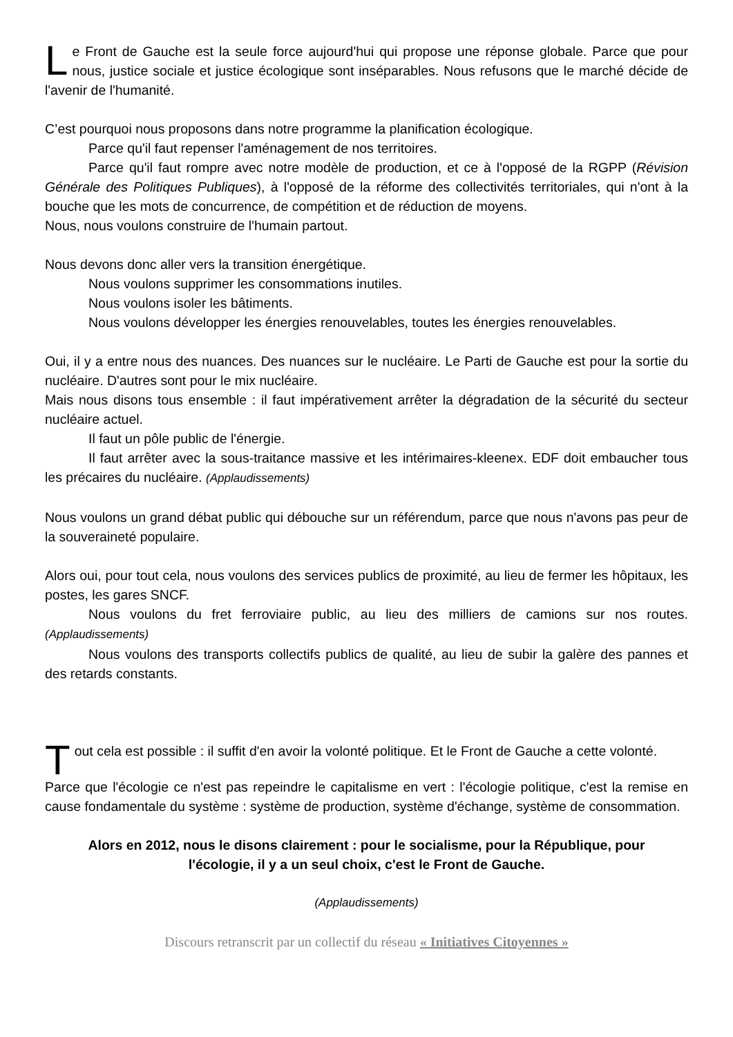Le Front de Gauche est la seule force aujourd'hui qui propose une réponse globale. Parce que pour nous, justice sociale et justice écologique sont inséparables. Nous refusons que le marché décide de l'avenir de l'humanité.
C’est pourquoi nous proposons dans notre programme la planification écologique.
Parce qu'il faut repenser l'aménagement de nos territoires.
Parce qu'il faut rompre avec notre modèle de production, et ce à l'opposé de la RGPP (Révision Générale des Politiques Publiques), à l'opposé de la réforme des collectivités territoriales, qui n'ont à la bouche que les mots de concurrence, de compétition et de réduction de moyens.
Nous, nous voulons construire de l'humain partout.
Nous devons donc aller vers la transition énergétique.
Nous voulons supprimer les consommations inutiles.
Nous voulons isoler les bâtiments.
Nous voulons développer les énergies renouvelables, toutes les énergies renouvelables.
Oui, il y a entre nous des nuances. Des nuances sur le nucléaire. Le Parti de Gauche est pour la sortie du nucléaire. D'autres sont pour le mix nucléaire.
Mais nous disons tous ensemble : il faut impérativement arrêter la dégradation de la sécurité du secteur nucléaire actuel.
Il faut un pôle public de l'énergie.
Il faut arrêter avec la sous-traitance massive et les intérimaires-kleenex. EDF doit embaucher tous les précaires du nucléaire. (Applaudissements)
Nous voulons un grand débat public qui débouche sur un référendum, parce que nous n'avons pas peur de la souveraineté populaire.
Alors oui, pour tout cela, nous voulons des services publics de proximité, au lieu de fermer les hôpitaux, les postes, les gares SNCF.
Nous voulons du fret ferroviaire public, au lieu des milliers de camions sur nos routes. (Applaudissements)
Nous voulons des transports collectifs publics de qualité, au lieu de subir la galère des pannes et des retards constants.
Tout cela est possible : il suffit d'en avoir la volonté politique. Et le Front de Gauche a cette volonté.
Parce que l'écologie ce n'est pas repeindre le capitalisme en vert : l'écologie politique, c'est la remise en cause fondamentale du système : système de production, système d'échange, système de consommation.
Alors en 2012, nous le disons clairement : pour le socialisme, pour la République, pour l'écologie, il y a un seul choix, c'est le Front de Gauche.
(Applaudissements)
Discours retranscrit par un collectif du réseau « Initiatives Citoyennes »